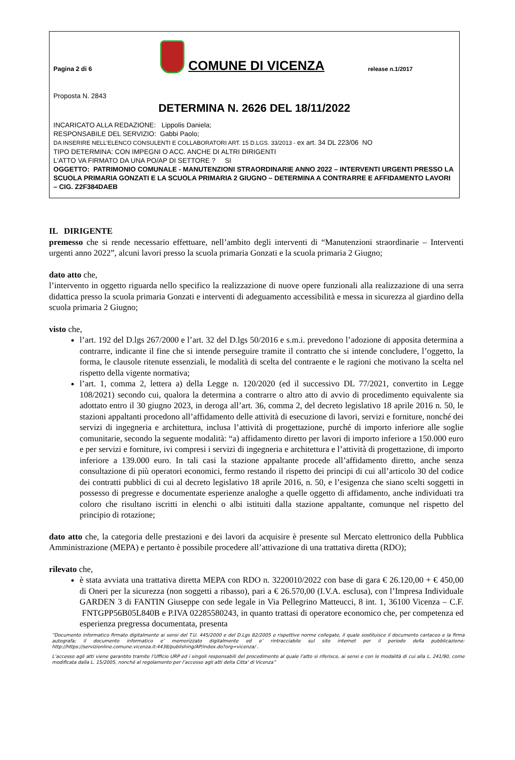Pagina 2 di 6
COMUNE DI VICENZA
release n.1/2017
Proposta N. 2843
DETERMINA N. 2626 DEL 18/11/2022
INCARICATO ALLA REDAZIONE: Lippolis Daniela;
RESPONSABILE DEL SERVIZIO: Gabbi Paolo;
DA INSERIRE NELL’ELENCO CONSULENTI E COLLABORATORI ART. 15 D.LGS. 33/2013 - ex art. 34 DL 223/06 NO
TIPO DETERMINA: CON IMPEGNI O ACC. ANCHE DI ALTRI DIRIGENTI
L'ATTO VA FIRMATO DA UNA PO/AP DI SETTORE ? SI
OGGETTO: PATRIMONIO COMUNALE - MANUTENZIONI STRAORDINARIE ANNO 2022 – INTERVENTI URGENTI PRESSO LA SCUOLA PRIMARIA GONZATI E LA SCUOLA PRIMARIA 2 GIUGNO – DETERMINA A CONTRARRE E AFFIDAMENTO LAVORI – CIG. Z2F384DAEB
IL DIRIGENTE
premesso che si rende necessario effettuare, nell’ambito degli interventi di “Manutenzioni straordinarie – Interventi urgenti anno 2022”, alcuni lavori presso la scuola primaria Gonzati e la scuola primaria 2 Giugno;
dato atto che,
l’intervento in oggetto riguarda nello specifico la realizzazione di nuove opere funzionali alla realizzazione di una serra didattica presso la scuola primaria Gonzati e interventi di adeguamento accessibilità e messa in sicurezza al giardino della scuola primaria 2 Giugno;
visto che,
l’art. 192 del D.lgs 267/2000 e l’art. 32 del D.lgs 50/2016 e s.m.i. prevedono l’adozione di apposita determina a contrarre, indicante il fine che si intende perseguire tramite il contratto che si intende concludere, l’oggetto, la forma, le clausole ritenute essenziali, le modalità di scelta del contraente e le ragioni che motivano la scelta nel rispetto della vigente normativa;
l’art. 1, comma 2, lettera a) della Legge n. 120/2020 (ed il successivo DL 77/2021, convertito in Legge 108/2021) secondo cui, qualora la determina a contrarre o altro atto di avvio di procedimento equivalente sia adottato entro il 30 giugno 2023, in deroga all’art. 36, comma 2, del decreto legislativo 18 aprile 2016 n. 50, le stazioni appaltanti procedono all’affidamento delle attività di esecuzione di lavori, servizi e forniture, nonché dei servizi di ingegneria e architettura, inclusa l’attività di progettazione, purché di importo inferiore alle soglie comunitarie, secondo la seguente modalità: “a) affidamento diretto per lavori di importo inferiore a 150.000 euro e per servizi e forniture, ivi compresi i servizi di ingegneria e architettura e l’attività di progettazione, di importo inferiore a 139.000 euro. In tali casi la stazione appaltante procede all’affidamento diretto, anche senza consultazione di più operatori economici, fermo restando il rispetto dei principi di cui all’articolo 30 del codice dei contratti pubblici di cui al decreto legislativo 18 aprile 2016, n. 50, e l’esigenza che siano scelti soggetti in possesso di pregresse e documentate esperienze analoghe a quelle oggetto di affidamento, anche individuati tra coloro che risultano iscritti in elenchi o albi istituiti dalla stazione appaltante, comunque nel rispetto del principio di rotazione;
dato atto che, la categoria delle prestazioni e dei lavori da acquisire è presente sul Mercato elettronico della Pubblica Amministrazione (MEPA) e pertanto è possibile procedere all’attivazione di una trattativa diretta (RDO);
rilevato che,
è stata avviata una trattativa diretta MEPA con RDO n. 3220010/2022 con base di gara € 26.120,00 + € 450,00 di Oneri per la sicurezza (non soggetti a ribasso), pari a € 26.570,00 (I.V.A. esclusa), con l’Impresa Individuale GARDEN 3 di FANTIN Giuseppe con sede legale in Via Pellegrino Matteucci, 8 int. 1, 36100 Vicenza – C.F. FNTGPP56B05L840B e P.IVA 02285580243, in quanto trattasi di operatore economico che, per competenza ed esperienza pregressa documentata, presenta
“Documento informatico firmato digitalmente ai sensi del T.U. 445/2000 e del D.Lgs 82/2005 e rispettive norme collegate, il quale sostituisce il documento cartaceo e la firma autografa; il documento informatico e’ memorizzato digitalmente ed e’ rintracciabile sul sito internet per il periodo della pubblicazione: http://https://servizionline.comune.vicenza.it:4438/publishing/AP/index.do?org=vicenza/ .
L’accesso agli atti viene garantito tramite l’Ufficio URP ed i singoli responsabili del procedimento al quale l’atto si riferisce, ai sensi e con le modalità di cui alla L. 241/90, come modificata dalla L. 15/2005, nonché al regolamento per l’accesso agli atti della Citta' di Vicenza”